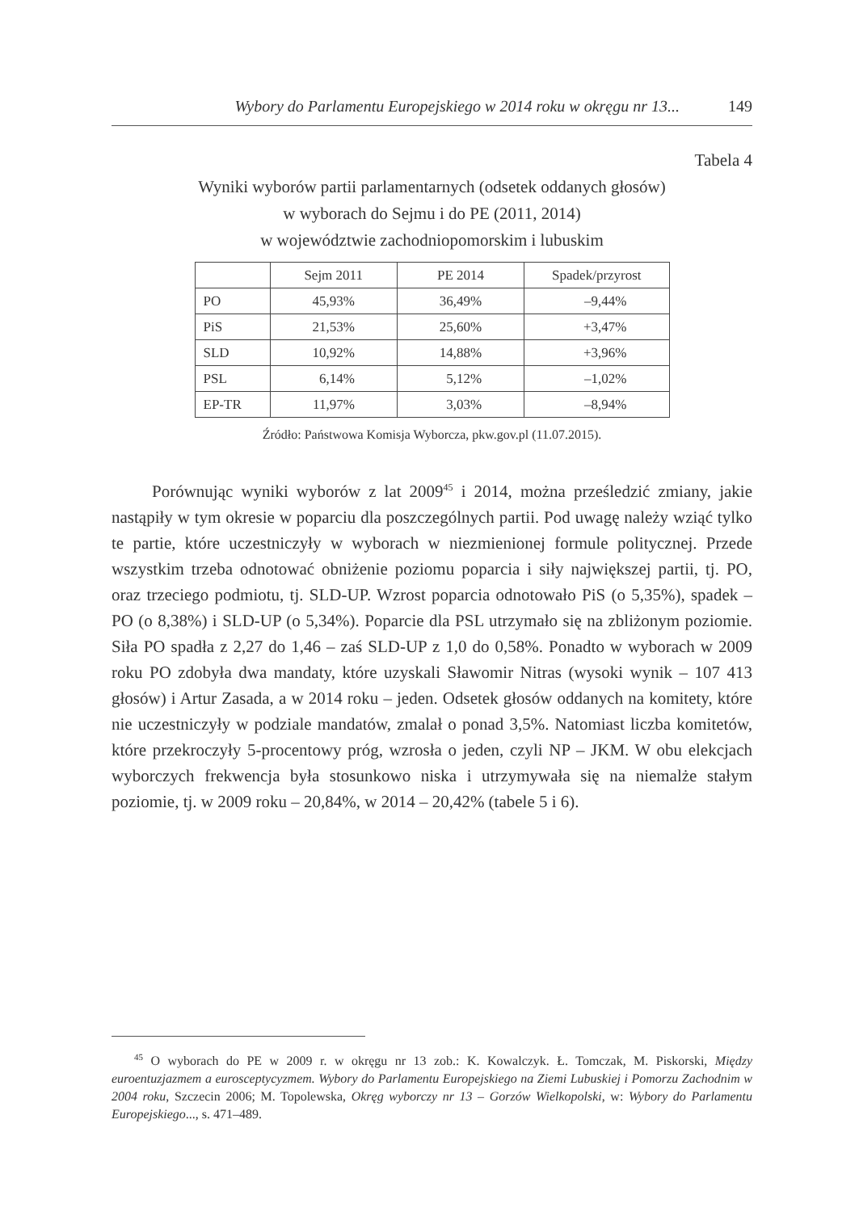Wybory do Parlamentu Europejskiego w 2014 roku w okręgu nr 13... 149
Tabela 4
Wyniki wyborów partii parlamentarnych (odsetek oddanych głosów)
w wyborach do Sejmu i do PE (2011, 2014)
w województwie zachodniopomorskim i lubuskim
| | Sejm 2011 | PE 2014 | Spadek/przyrost |
| --- | --- | --- | --- |
| PO | 45,93% | 36,49% | –9,44% |
| PiS | 21,53% | 25,60% | +3,47% |
| SLD | 10,92% | 14,88% | +3,96% |
| PSL | 6,14% | 5,12% | –1,02% |
| EP-TR | 11,97% | 3,03% | –8,94% |
Źródło: Państwowa Komisja Wyborcza, pkw.gov.pl (11.07.2015).
Porównując wyniki wyborów z lat 2009<sup>45</sup> i 2014, można prześledzić zmiany, jakie nastąpiły w tym okresie w poparciu dla poszczególnych partii. Pod uwagę należy wziąć tylko te partie, które uczestniczyły w wyborach w niezmienionej formule politycznej. Przede wszystkim trzeba odnotować obniżenie poziomu poparcia i siły największej partii, tj. PO, oraz trzeciego podmiotu, tj. SLD-UP. Wzrost poparcia odnotowało PiS (o 5,35%), spadek – PO (o 8,38%) i SLD-UP (o 5,34%). Poparcie dla PSL utrzymało się na zbliżonym poziomie. Siła PO spadła z 2,27 do 1,46 – zaś SLD-UP z 1,0 do 0,58%. Ponadto w wyborach w 2009 roku PO zdobyła dwa mandaty, które uzyskali Sławomir Nitras (wysoki wynik – 107 413 głosów) i Artur Zasada, a w 2014 roku – jeden. Odsetek głosów oddanych na komitety, które nie uczestniczyły w podziale mandatów, zmalał o ponad 3,5%. Natomiast liczba komitetów, które przekroczyły 5-procentowy próg, wzrosła o jeden, czyli NP – JKM. W obu elekcjach wyborczych frekwencja była stosunkowo niska i utrzymywała się na niemalże stałym poziomie, tj. w 2009 roku – 20,84%, w 2014 – 20,42% (tabele 5 i 6).
<sup>45</sup> O wyborach do PE w 2009 r. w okręgu nr 13 zob.: K. Kowalczyk. Ł. Tomczak, M. Piskorski, Między euroentuzjazmem a eurosceptycyzmem. Wybory do Parlamentu Europejskiego na Ziemi Lubuskiej i Pomorzu Zachodnim w 2004 roku, Szczecin 2006; M. Topolewska, Okręg wyborczy nr 13 – Gorzów Wielkopolski, w: Wybory do Parlamentu Europejskiego..., s. 471–489.